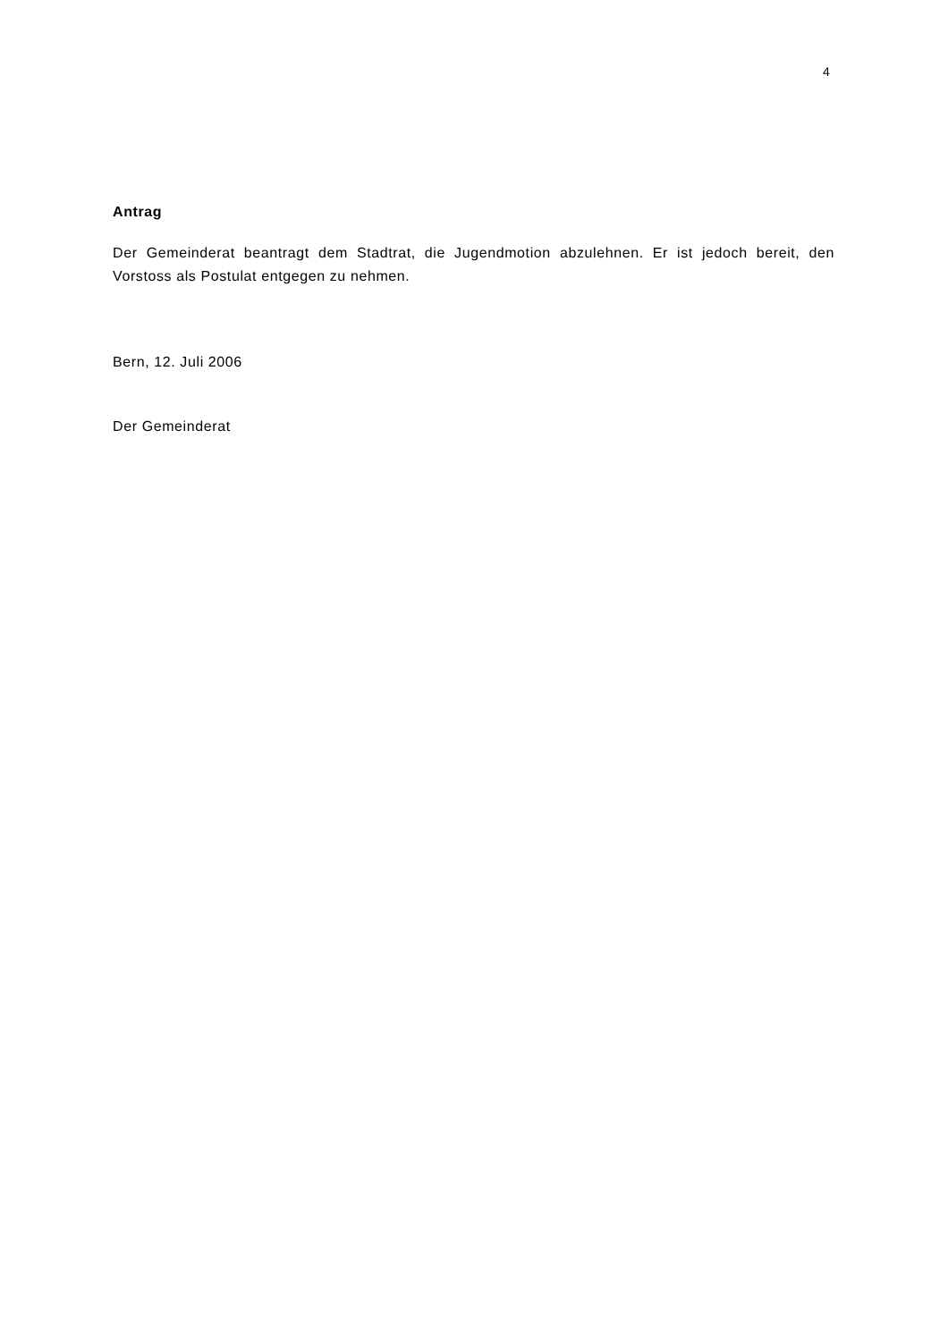4
Antrag
Der Gemeinderat beantragt dem Stadtrat, die Jugendmotion abzulehnen. Er ist jedoch bereit, den Vorstoss als Postulat entgegen zu nehmen.
Bern, 12. Juli 2006
Der Gemeinderat